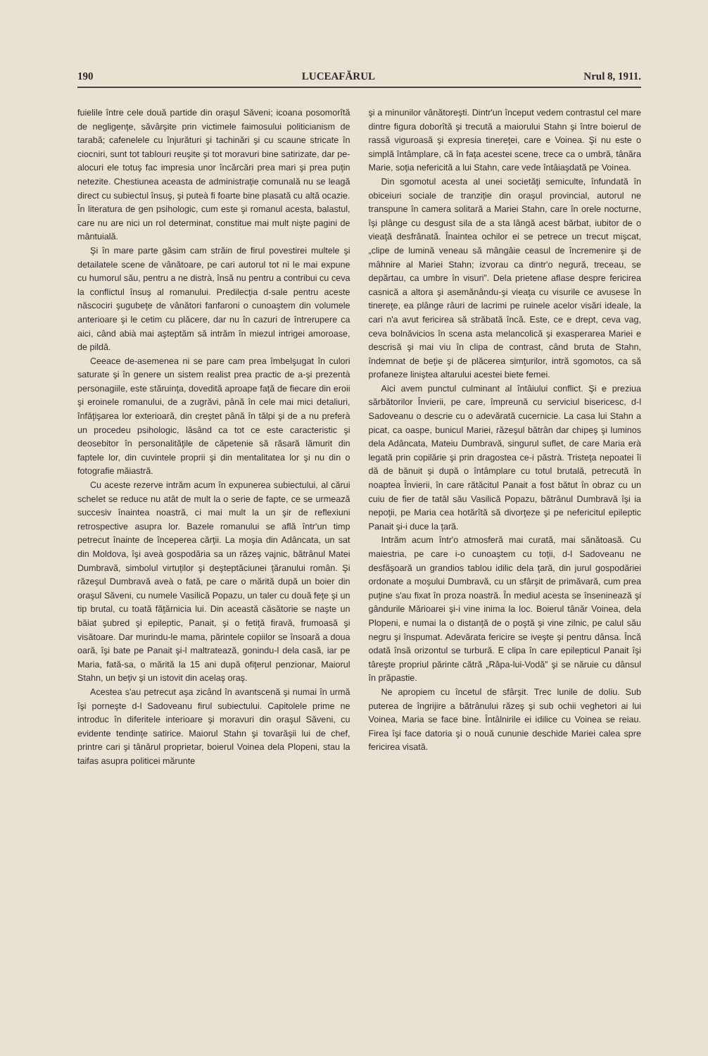190 LUCEAFĂRUL Nrul 8, 1911.
fuielile între cele două partide din oraşul Săveni; icoana posomorîtă de negligenţe, săvârşite prin victimele faimosului politicianism de tarabă; cafenelele cu înjurături şi tachinări şi cu scaune stricate în ciocniri, sunt tot tablouri reuşite şi tot moravuri bine satirizate, dar pe-alocuri ele totuş fac impresia unor încărcări prea mari şi prea puţin netezite. Chestiunea aceasta de administraţie comunală nu se leagă direct cu subiectul însuş, şi puteà fi foarte bine plasată cu altă ocazie. În literatura de gen psihologic, cum este şi romanul acesta, balastul, care nu are nici un rol determinat, constitue mai mult nişte pagini de mântuială.
Şi în mare parte găsim cam străin de firul povestirei multele şi detailatele scene de vânătoare, pe cari autorul tot ni le mai expune cu humorul său, pentru a ne distrà, însă nu pentru a contribui cu ceva la conflictul însuş al romanului. Predilecţia d-sale pentru aceste născociri şugubeţe de vânători fanfaroni o cunoaştem din volumele anterioare şi le cetim cu plăcere, dar nu în cazuri de întrerupere ca aici, când abià mai aşteptăm să intrăm în miezul intrigei amoroase, de pildă.
Ceeace de-asemenea ni se pare cam prea îmbelşugat în culori saturate şi în genere un sistem realist prea practic de a-şi prezentà personagiile, este stăruinţa, dovedită aproape faţă de fiecare din eroii şi eroinele romanului, de a zugrăvi, până în cele mai mici detaliuri, înfăţişarea lor exterioară, din creştet până în tălpi şi de a nu preferà un procedeu psihologic, lăsând ca tot ce este caracteristic şi deosebitor în personalităţile de căpetenie să răsară lămurit din faptele lor, din cuvintele proprii şi din mentalitatea lor şi nu din o fotografie măiastră.
Cu aceste rezerve intrăm acum în expunerea subiectului, al cărui schelet se reduce nu atât de mult la o serie de fapte, ce se urmează succesiv înaintea noastră, ci mai mult la un şir de reflexiuni retrospective asupra lor. Bazele romanului se află într'un timp petrecut înainte de începerea cărţii. La moşia din Adâncata, un sat din Moldova, îşi aveà gospodăria sa un răzeş vajnic, bătrânul Matei Dumbravă, simbolul virtuţilor şi deşteptăciunei ţăranului român. Şi răzeşul Dumbravă aveà o fată, pe care o mărită după un boier din oraşul Săveni, cu numele Vasilică Popazu, un taler cu două feţe şi un tip brutal, cu toată făţărnicia lui. Din această căsătorie se naşte un băiat şubred şi epileptic, Panait, şi o fetiţă firavă, frumoasă şi visătoare. Dar murindu-le mama, părintele copiilor se însoară a doua oară, îşi bate pe Panait şi-l maltratează, gonindu-l dela casă, iar pe Maria, fată-sa, o mărită la 15 ani după ofiţerul penzionar, Maiorul Stahn, un beţiv şi un istovit din acelaş oraş.
Acestea s'au petrecut aşa zicând în avantscenă şi numai în urmă îşi porneşte d-l Sadoveanu firul subiectului. Capitolele prime ne introduc în diferitele interioare şi moravuri din oraşul Săveni, cu evidente tendinţe satirice. Maiorul Stahn şi tovarăşii lui de chef, printre cari şi tânărul proprietar, boierul Voinea dela Plopeni, stau la taifas asupra politicei mărunte
şi a minunilor vânătoreşti. Dintr'un început vedem contrastul cel mare dintre figura doborîtă şi trecută a maiorului Stahn şi între boierul de rassă viguroasă şi expresia tinereţei, care e Voinea. Şi nu este o simplă întâmplare, că în faţa acestei scene, trece ca o umbră, tânăra Marie, soţia nefericită a lui Stahn, care vede întâiaşdată pe Voinea.
Din sgomotul acesta al unei societăţi semiculte, înfundată în obiceiuri sociale de tranziţie din oraşul provincial, autorul ne transpune în camera solitară a Mariei Stahn, care în orele nocturne, îşi plânge cu desgust sila de a sta lângă acest bărbat, iubitor de o vieaţă desfrânată. Înaintea ochilor ei se petrece un trecut mişcat, „clipe de lumină veneau să mângâie ceasul de încremenire şi de mâhnire al Mariei Stahn; izvorau ca dintr'o negură, treceau, se depărtau, ca umbre în visuri”. Dela prietene aflase despre fericirea casnică a altora şi asemănându-şi vieaţa cu visurile ce avusese în tinereţe, ea plânge râuri de lacrimi pe ruinele acelor visări ideale, la cari n'a avut fericirea să străbată încă. Este, ce e drept, ceva vag, ceva bolnăvicios în scena asta melancolică şi exasperarea Mariei e descrisă şi mai viu în clipa de contrast, când bruta de Stahn, îndemnat de beţie şi de plăcerea simţurilor, intră sgomotos, ca să profaneze liniştea altarului acestei biete femei.
Aici avem punctul culminant al întâiului conflict. Şi e preziua sărbătorilor Învierii, pe care, împreună cu serviciul bisericesc, d-l Sadoveanu o descrie cu o adevărată cucernicie. La casa lui Stahn a picat, ca oaspe, bunicul Mariei, răzeşul bătrân dar chipeş şi luminos dela Adâncata, Mateiu Dumbravă, singurul suflet, de care Maria erà legată prin copilărie şi prin dragostea ce-i păstrà. Tristeţa nepoatei îi dă de bănuit şi după o întâmplare cu totul brutală, petrecută în noaptea Învierii, în care rătăcitul Panait a fost bătut în obraz cu un cuiu de fier de tatăl său Vasilică Popazu, bătrânul Dumbravă îşi ia nepoţii, pe Maria cea hotărîtă să divorţeze şi pe nefericitul epileptic Panait şi-i duce la ţară.
Intrăm acum într'o atmosferă mai curată, mai sănătoasă. Cu maiestria, pe care i-o cunoaştem cu toţii, d-l Sadoveanu ne desfăşoară un grandios tablou idilic dela ţară, din jurul gospodăriei ordonate a moşului Dumbravă, cu un sfârşit de primăvară, cum prea puţine s'au fixat în proza noastră. În mediul acesta se înseninează şi gândurile Mărioarei şi-i vine inima la loc. Boierul tânăr Voinea, dela Plopeni, e numai la o distanţă de o poştă şi vine zilnic, pe calul său negru şi înspumat. Adevărata fericire se iveşte şi pentru dânsa. Încă odată însă orizontul se turbură. E clipa în care epilepticul Panait îşi târeşte propriul părinte cătră „Râpa-lui-Vodă” şi se năruie cu dânsul în prăpastie.
Ne apropiem cu încetul de sfârşit. Trec lunile de doliu. Sub puterea de îngrijire a bătrânului răzeş şi sub ochii veghetori ai lui Voinea, Maria se face bine. Întâlnirile ei idilice cu Voinea se reiau. Firea îşi face datoria şi o nouă cununie deschide Mariei calea spre fericirea visată.